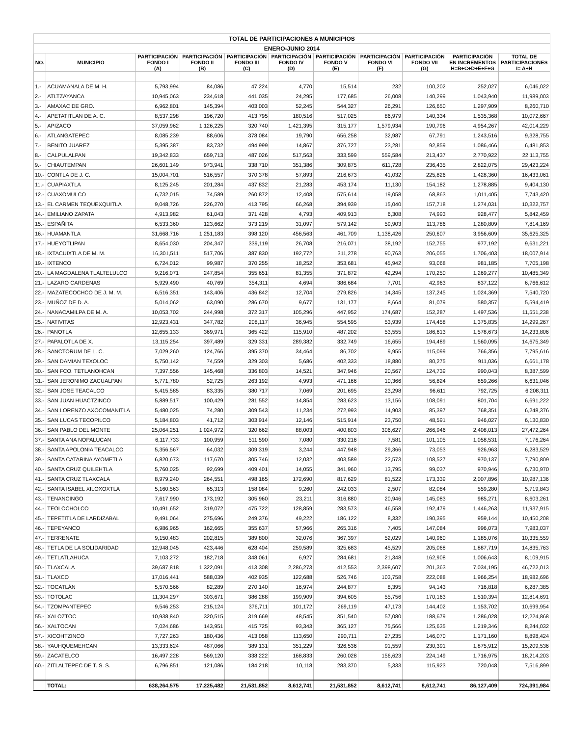| TOTAL DE PARTICIPACIONES A MUNICIPIOS | | | | | | | | | | |
| ENERO-JUNIO 2014 | | | | | | | | | | |
| NO. | MUNICIPIO | PARTICIPACIÓN FONDO I (A) | PARTICIPACIÓN FONDO II (B) | PARTICIPACIÓN FONDO III (C) | PARTICIPACIÓN FONDO IV (D) | PARTICIPACIÓN FONDO V (E) | PARTICIPACIÓN FONDO VI (F) | PARTICIPACIÓN FONDO VII (G) | PARTICIPACIÓN EN INCREMENTOS H=B+C+D+E+F+G | TOTAL DE PARTICIPACIONES I= A+H |
| 1.- | ACUAMANALA DE M. H. | 5,793,994 | 84,086 | 47,224 | 4,770 | 15,514 | 232 | 100,202 | 252,027 | 6,046,022 |
| 2.- | ATLTZAYANCA | 10,945,063 | 234,618 | 441,035 | 24,295 | 177,685 | 26,008 | 140,299 | 1,043,940 | 11,989,003 |
| 3.- | AMAXAC DE GRO. | 6,962,801 | 145,394 | 403,003 | 52,245 | 544,327 | 26,291 | 126,650 | 1,297,909 | 8,260,710 |
| 4.- | APETATITLAN DE A. C. | 8,537,298 | 196,720 | 413,795 | 180,516 | 517,025 | 86,979 | 140,334 | 1,535,368 | 10,072,667 |
| 5.- | APIZACO | 37,059,962 | 1,126,225 | 320,740 | 1,421,395 | 315,177 | 1,579,934 | 190,796 | 4,954,267 | 42,014,229 |
| 6.- | ATLANGATEPEC | 8,085,239 | 88,606 | 378,084 | 19,790 | 656,258 | 32,987 | 67,791 | 1,243,516 | 9,328,755 |
| 7.- | BENITO JUAREZ | 5,395,387 | 83,732 | 494,999 | 14,867 | 376,727 | 23,281 | 92,859 | 1,086,466 | 6,481,853 |
| 8.- | CALPULALPAN | 19,342,833 | 659,713 | 487,026 | 517,563 | 333,599 | 559,584 | 213,437 | 2,770,922 | 22,113,755 |
| 9.- | CHIAUTEMPAN | 26,601,149 | 973,941 | 338,710 | 351,386 | 309,875 | 611,728 | 236,435 | 2,822,075 | 29,423,224 |
| 10.- | CONTLA DE J. C. | 15,004,701 | 516,557 | 370,378 | 57,893 | 216,673 | 41,032 | 225,826 | 1,428,360 | 16,433,061 |
| 11.- | CUAPIAXTLA | 8,125,245 | 201,284 | 437,832 | 21,283 | 453,174 | 11,130 | 154,182 | 1,278,885 | 9,404,130 |
| 12.- | CUAXOMULCO | 6,732,015 | 74,589 | 260,872 | 12,408 | 575,614 | 19,058 | 68,863 | 1,011,405 | 7,743,420 |
| 13.- | EL CARMEN TEQUEXQUITLA | 9,048,726 | 226,270 | 413,795 | 66,268 | 394,939 | 15,040 | 157,718 | 1,274,031 | 10,322,757 |
| 14.- | EMILIANO ZAPATA | 4,913,982 | 61,043 | 371,428 | 4,793 | 409,913 | 6,308 | 74,993 | 928,477 | 5,842,459 |
| 15.- | ESPAÑITA | 6,533,360 | 123,662 | 373,219 | 31,097 | 579,142 | 59,903 | 113,786 | 1,280,809 | 7,814,169 |
| 16.- | HUAMANTLA | 31,668,716 | 1,251,183 | 398,120 | 456,563 | 461,709 | 1,138,426 | 250,607 | 3,956,609 | 35,625,325 |
| 17.- | HUEYOTLIPAN | 8,654,030 | 204,347 | 339,119 | 26,708 | 216,071 | 38,192 | 152,755 | 977,192 | 9,631,221 |
| 18.- | IXTACUIXTLA DE M. M. | 16,301,511 | 517,706 | 387,830 | 192,772 | 311,278 | 90,763 | 206,055 | 1,706,403 | 18,007,914 |
| 19.- | IXTENCO | 6,724,012 | 99,987 | 370,255 | 18,252 | 353,681 | 45,942 | 93,068 | 981,185 | 7,705,198 |
| 20.- | LA MAGDALENA TLALTELULCO | 9,216,071 | 247,854 | 355,651 | 81,355 | 371,872 | 42,294 | 170,250 | 1,269,277 | 10,485,349 |
| 21.- | LAZARO CARDENAS | 5,929,490 | 40,769 | 354,311 | 4,694 | 386,684 | 7,701 | 42,963 | 837,122 | 6,766,612 |
| 22.- | MAZATECOCHCO DE J. M. M. | 6,516,351 | 143,406 | 436,842 | 12,704 | 279,826 | 14,345 | 137,245 | 1,024,369 | 7,540,720 |
| 23.- | MUÑOZ DE D. A. | 5,014,062 | 63,090 | 286,670 | 9,677 | 131,177 | 8,664 | 81,079 | 580,357 | 5,594,419 |
| 24.- | NANACAMILPA DE M. A. | 10,053,702 | 244,998 | 372,317 | 105,296 | 447,952 | 174,687 | 152,287 | 1,497,536 | 11,551,238 |
| 25.- | NATIVITAS | 12,923,431 | 347,782 | 208,117 | 36,945 | 554,595 | 53,939 | 174,458 | 1,375,835 | 14,299,267 |
| 26.- | PANOTLA | 12,655,133 | 369,971 | 365,422 | 115,910 | 487,202 | 53,555 | 186,613 | 1,578,673 | 14,233,806 |
| 27.- | PAPALOTLA DE X. | 13,115,254 | 397,489 | 329,331 | 289,382 | 332,749 | 16,655 | 194,489 | 1,560,095 | 14,675,349 |
| 28.- | SANCTORUM DE L. C. | 7,029,260 | 124,766 | 395,370 | 34,464 | 86,702 | 9,955 | 115,099 | 766,356 | 7,795,616 |
| 29.- | SAN DAMIAN TEXOLOC | 5,750,142 | 74,559 | 329,303 | 5,686 | 402,333 | 18,880 | 80,275 | 911,036 | 6,661,178 |
| 30.- | SAN FCO. TETLANOHCAN | 7,397,556 | 145,468 | 336,803 | 14,521 | 347,946 | 20,567 | 124,739 | 990,043 | 8,387,599 |
| 31.- | SAN JERONIMO ZACUALPAN | 5,771,780 | 52,725 | 263,192 | 4,993 | 471,166 | 10,366 | 56,824 | 859,266 | 6,631,046 |
| 32.- | SAN JOSE TEACALCO | 5,415,585 | 83,335 | 380,717 | 7,069 | 201,695 | 23,298 | 96,611 | 792,725 | 6,208,311 |
| 33.- | SAN JUAN HUACTZINCO | 5,889,517 | 100,429 | 281,552 | 14,854 | 283,623 | 13,156 | 108,091 | 801,704 | 6,691,222 |
| 34.- | SAN LORENZO AXOCOMANITLA | 5,480,025 | 74,280 | 309,543 | 11,234 | 272,993 | 14,903 | 85,397 | 768,351 | 6,248,376 |
| 35.- | SAN LUCAS TECOPILCO | 5,184,803 | 41,712 | 303,914 | 12,146 | 515,914 | 23,750 | 48,591 | 946,027 | 6,130,830 |
| 36.- | SAN PABLO DEL MONTE | 25,064,251 | 1,024,972 | 320,662 | 88,003 | 400,803 | 306,627 | 266,946 | 2,408,013 | 27,472,264 |
| 37.- | SANTA ANA NOPALUCAN | 6,117,733 | 100,959 | 511,590 | 7,080 | 330,216 | 7,581 | 101,105 | 1,058,531 | 7,176,264 |
| 38.- | SANTA APOLONIA TEACALCO | 5,356,567 | 64,032 | 309,319 | 3,244 | 447,948 | 29,366 | 73,053 | 926,963 | 6,283,529 |
| 39.- | SANTA CATARINA AYOMETLA | 6,820,673 | 117,670 | 305,746 | 12,032 | 403,589 | 22,573 | 108,527 | 970,137 | 7,790,809 |
| 40.- | SANTA CRUZ QUILEHTLA | 5,760,025 | 92,699 | 409,401 | 14,055 | 341,960 | 13,795 | 99,037 | 970,946 | 6,730,970 |
| 41.- | SANTA CRUZ TLAXCALA | 8,979,240 | 264,551 | 498,165 | 172,690 | 817,629 | 81,522 | 173,339 | 2,007,896 | 10,987,136 |
| 42.- | SANTA ISABEL XILOXOXTLA | 5,160,563 | 65,313 | 158,084 | 9,260 | 242,033 | 2,507 | 82,084 | 559,280 | 5,719,843 |
| 43.- | TENANCINGO | 7,617,990 | 173,192 | 305,960 | 23,211 | 316,880 | 20,946 | 145,083 | 985,271 | 8,603,261 |
| 44.- | TEOLOCHOLCO | 10,491,652 | 319,072 | 475,722 | 128,859 | 283,573 | 46,558 | 192,479 | 1,446,263 | 11,937,915 |
| 45.- | TEPETITLA DE LARDIZABAL | 9,491,064 | 275,696 | 249,376 | 49,222 | 186,122 | 8,332 | 190,395 | 959,144 | 10,450,208 |
| 46.- | TEPEYANCO | 6,986,965 | 162,665 | 355,637 | 57,966 | 265,316 | 7,405 | 147,084 | 996,073 | 7,983,037 |
| 47.- | TERRENATE | 9,150,483 | 202,815 | 389,800 | 32,076 | 367,397 | 52,029 | 140,960 | 1,185,076 | 10,335,559 |
| 48.- | TETLA DE LA SOLIDARIDAD | 12,948,045 | 423,446 | 628,404 | 259,589 | 325,683 | 45,529 | 205,068 | 1,887,719 | 14,835,763 |
| 49.- | TETLATLAHUCA | 7,103,272 | 182,718 | 348,061 | 6,927 | 284,681 | 21,348 | 162,908 | 1,006,643 | 8,109,915 |
| 50.- | TLAXCALA | 39,687,818 | 1,322,091 | 413,308 | 2,286,273 | 412,553 | 2,398,607 | 201,363 | 7,034,195 | 46,722,013 |
| 51.- | TLAXCO | 17,016,441 | 588,039 | 402,935 | 122,688 | 526,746 | 103,758 | 222,088 | 1,966,254 | 18,982,696 |
| 52.- | TOCATLÁN | 5,570,566 | 82,289 | 270,140 | 16,974 | 244,877 | 8,395 | 94,143 | 716,818 | 6,287,385 |
| 53.- | TOTOLAC | 11,304,297 | 303,671 | 386,288 | 199,909 | 394,605 | 55,756 | 170,163 | 1,510,394 | 12,814,691 |
| 54.- | TZOMPANTEPEC | 9,546,253 | 215,124 | 376,711 | 101,172 | 269,119 | 47,173 | 144,402 | 1,153,702 | 10,699,954 |
| 55.- | XALOZTOC | 10,938,840 | 320,515 | 319,669 | 48,545 | 351,540 | 57,080 | 188,679 | 1,286,028 | 12,224,868 |
| 56.- | XALTOCAN | 7,024,686 | 143,951 | 415,725 | 93,343 | 365,127 | 75,566 | 125,635 | 1,219,346 | 8,244,032 |
| 57.- | XICOHTZINCO | 7,727,263 | 180,436 | 413,058 | 113,650 | 290,711 | 27,235 | 146,070 | 1,171,160 | 8,898,424 |
| 58.- | YAUHQUEMEHCAN | 13,333,624 | 487,066 | 389,131 | 351,229 | 326,536 | 91,559 | 230,391 | 1,875,912 | 15,209,536 |
| 59.- | ZACATELCO | 16,497,228 | 569,120 | 338,222 | 168,833 | 260,028 | 156,623 | 224,149 | 1,716,975 | 18,214,203 |
| 60.- | ZITLALTEPEC DE T. S. S. | 6,796,851 | 121,086 | 184,218 | 10,118 | 283,370 | 5,333 | 115,923 | 720,048 | 7,516,899 |
| | TOTAL: | 638,264,575 | 17,225,482 | 21,531,852 | 8,612,741 | 21,531,852 | 8,612,741 | 8,612,741 | 86,127,409 | 724,391,984 |